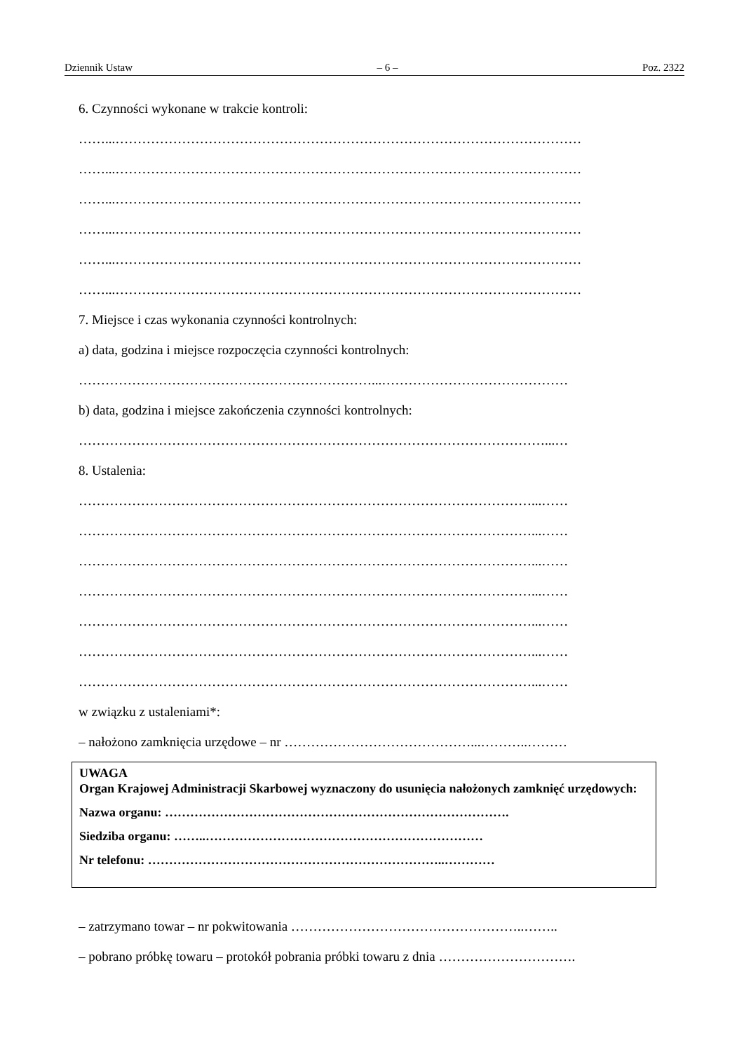Dziennik Ustaw – 6 – Poz. 2322
6. Czynności wykonane w trakcie kontroli:
……...……………………………………………………………………………………………
……...……………………………………………………………………………………………
……...……………………………………………………………………………………………
……...……………………………………………………………………………………………
……...……………………………………………………………………………………………
……...……………………………………………………………………………………………
7. Miejsce i czas wykonania czynności kontrolnych:
a) data, godzina i miejsce rozpoczęcia czynności kontrolnych:
…………………………………………………………...……………………………………
b) data, godzina i miejsce zakończenia czynności kontrolnych:
……………………………………………………………………………………………...…
8. Ustalenia:
…………………………………………………………………………………………...……
…………………………………………………………………………………………...……
…………………………………………………………………………………………...……
…………………………………………………………………………………………...……
…………………………………………………………………………………………...……
…………………………………………………………………………………………...……
…………………………………………………………………………………………...……
w związku z ustaleniami*:
– nałożono zamknięcia urzędowe – nr ……………………………………...………..………
UWAGA
Organ Krajowej Administracji Skarbowej wyznaczony do usunięcia nałożonych zamknięć urzędowych:
Nazwa organu: ……………………………………………………………………….
Siedziba organu: ……..…………………………………………………………
Nr telefonu: ……………………………………………………………..…………
– zatrzymano towar – nr pokwitowania ……………………………………………..……..
– pobrano próbkę towaru – protokół pobrania próbki towaru z dnia ………………………….